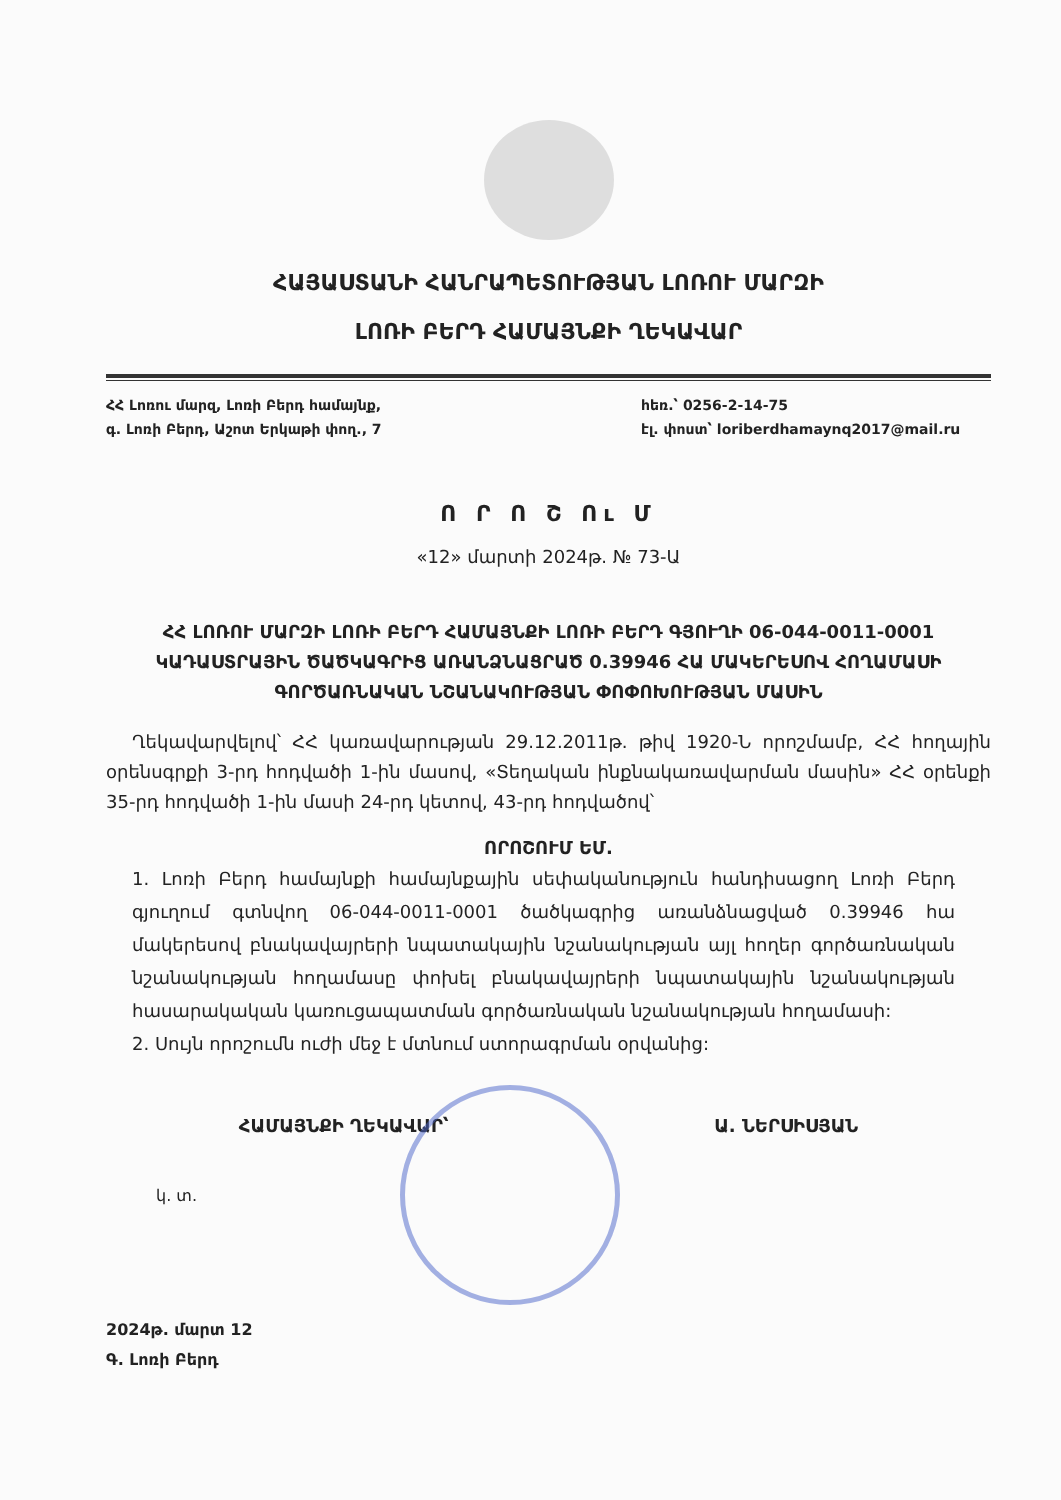ՀԱՅԱՍՏԱՆԻ ՀԱՆՐԱՊԵՏՈՒԹՅԱՆ ԼՈՌՈՒ ՄԱՐԶԻ
ԼՈՌԻ ԲԵՐԴ ՀԱՄԱՅՆՔԻ ՂԵԿԱՎԱՐ
ՀՀ Լոռու մարզ, Լոռի Բերդ համայնք,
գ. Լոռի Բերդ, Աշոտ Երկաթի փող., 7
հեռ.՝ 0256-2-14-75
էլ. փոստ՝ loriberdhamaynq2017@mail.ru
Ո Ր Ո Շ Ու Մ
«12» մարտի 2024թ. № 73-Ա
ՀՀ ԼՈՌՈՒ ՄԱՐԶԻ ԼՈՌԻ ԲԵՐԴ ՀԱՄԱՅՆՔԻ ԼՈՌԻ ԲԵՐԴ ԳՅՈՒՂԻ 06-044-0011-0001 ԿԱԴԱՍՏՐԱՅԻՆ ԾԱԾԿԱԳՐԻՑ ԱՌԱՆՁՆԱՑՐԱԾ 0.39946 ՀԱ ՄԱԿԵՐԵՍՈՎ ՀՈՂԱՄԱՍԻ ԳՈՐԾԱՌՆԱԿԱՆ ՆՇԱՆԱԿՈՒԹՅԱՆ ՓՈՓՈԽՈՒԹՅԱՆ ՄԱՍԻՆ
Ղեկավարվելով՝ ՀՀ կառավարության 29.12.2011թ. թիվ 1920-Ն որոշմամբ, ՀՀ հողային օրենսգրքի 3-րդ հոդվածի 1-ին մասով, «Տեղական ինքնակառավարման մասին» ՀՀ օրենքի 35-րդ հոդվածի 1-ին մասի 24-րդ կետով, 43-րդ հոդվածով՝
ՈՐՈՇՈՒՄ ԵՄ.
1. Լոռի Բերդ համայնքի համայնքային սեփականություն հանդիսացող Լոռի Բերդ գյուղում գտնվող 06-044-0011-0001 ծածկագրից առանձնացված 0.39946 հա մակերեսով բնակավայրերի նպատակային նշանակության այլ հողեր գործառնական նշանակության հողամասը փոխել բնակավայրերի նպատակային նշանակության հասարակական կառուցապատման գործառնական նշանակության հողամասի:
2. Սույն որոշումն ուժի մեջ է մտնում ստորագրման օրվանից:
ՀԱՄԱՅՆՔԻ ՂԵԿԱՎԱՐ՝ Ա. ՆԵՐՍԻՍՅԱՆ
կ. տ.
2024թ. մարտ 12
Գ. Լոռի Բերդ